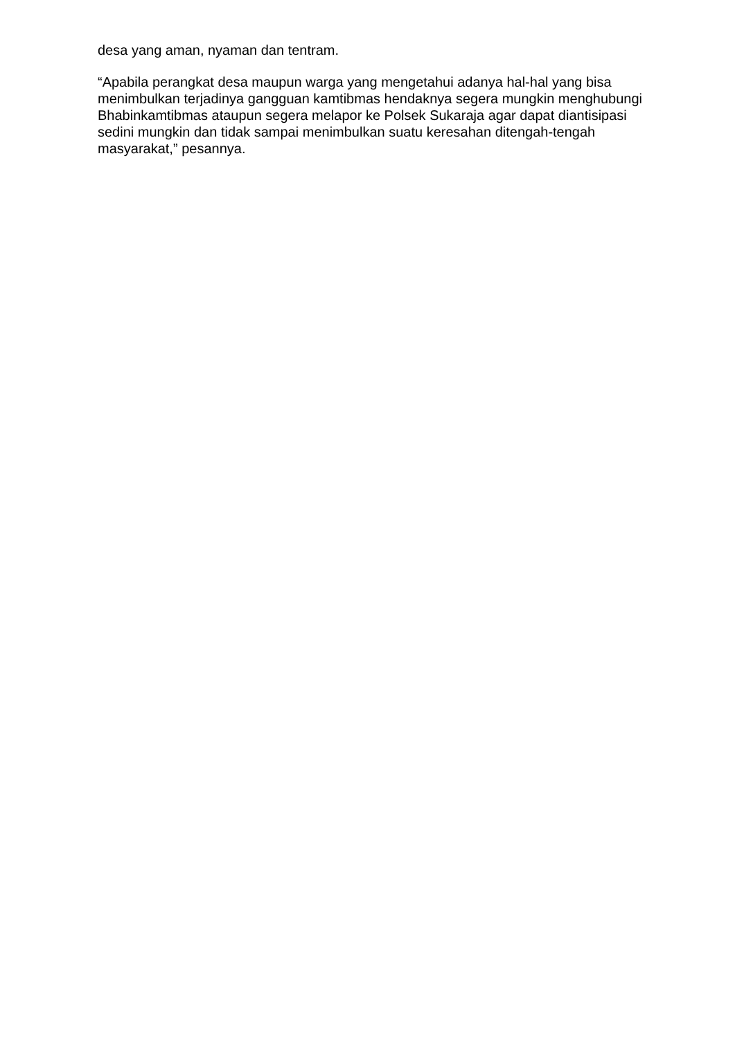desa yang aman, nyaman dan tentram.
“Apabila perangkat desa maupun warga yang mengetahui adanya hal-hal yang bisa menimbulkan terjadinya gangguan kamtibmas hendaknya segera mungkin menghubungi Bhabinkamtibmas ataupun segera melapor ke Polsek Sukaraja agar dapat diantisipasi sedini mungkin dan tidak sampai menimbulkan suatu keresahan ditengah-tengah masyarakat,” pesannya.